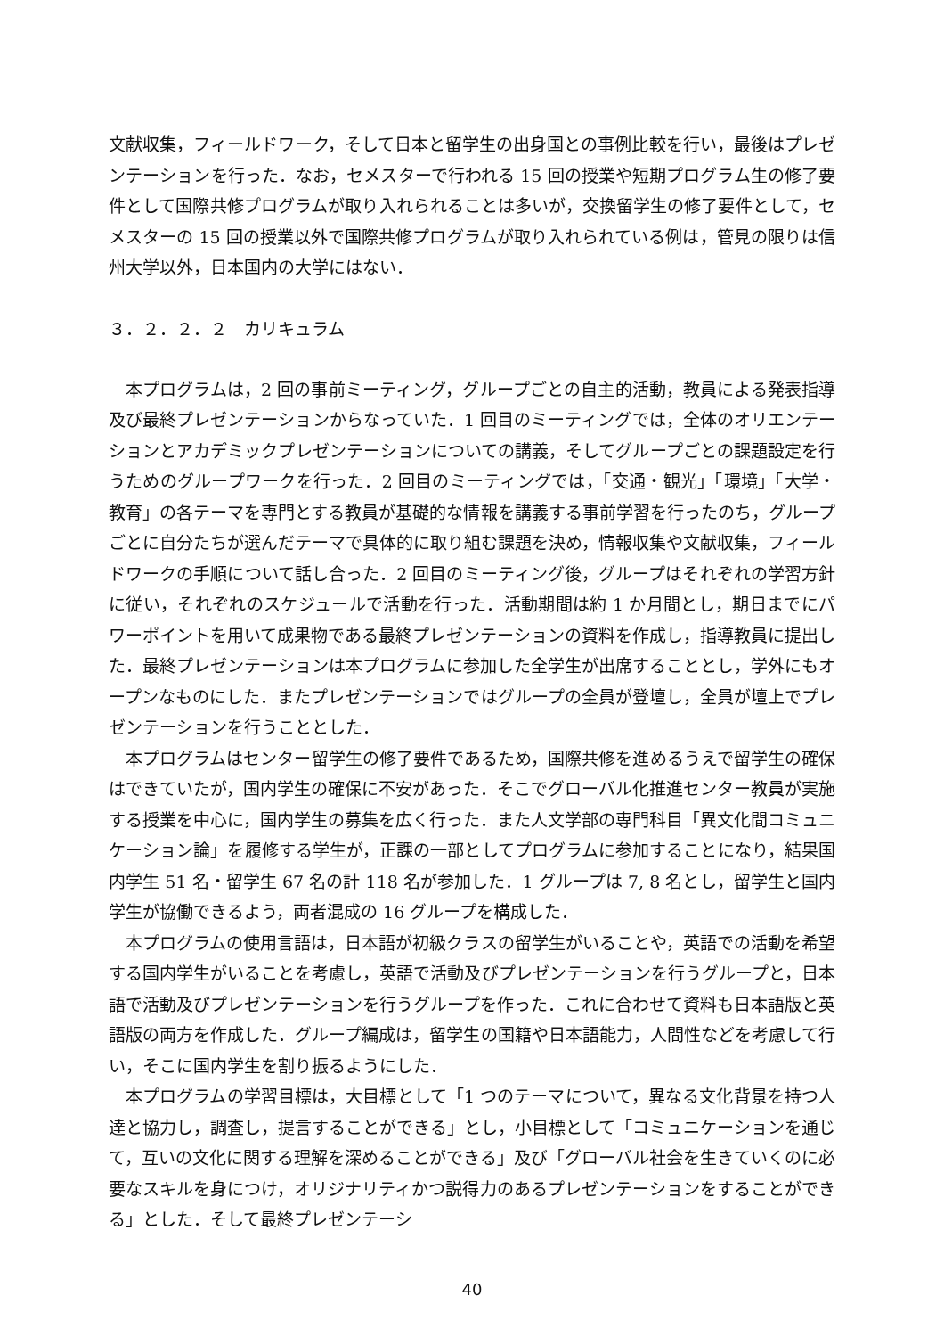文献収集，フィールドワーク，そして日本と留学生の出身国との事例比較を行い，最後はプレゼンテーションを行った．なお，セメスターで行われる 15 回の授業や短期プログラム生の修了要件として国際共修プログラムが取り入れられることは多いが，交換留学生の修了要件として，セメスターの 15 回の授業以外で国際共修プログラムが取り入れられている例は，管見の限りは信州大学以外，日本国内の大学にはない．
３．２．２．２　カリキュラム
本プログラムは，2 回の事前ミーティング，グループごとの自主的活動，教員による発表指導及び最終プレゼンテーションからなっていた．1 回目のミーティングでは，全体のオリエンテーションとアカデミックプレゼンテーションについての講義，そしてグループごとの課題設定を行うためのグループワークを行った．2 回目のミーティングでは，「交通・観光」「環境」「大学・教育」の各テーマを専門とする教員が基礎的な情報を講義する事前学習を行ったのち，グループごとに自分たちが選んだテーマで具体的に取り組む課題を決め，情報収集や文献収集，フィールドワークの手順について話し合った．2 回目のミーティング後，グループはそれぞれの学習方針に従い，それぞれのスケジュールで活動を行った．活動期間は約 1 か月間とし，期日までにパワーポイントを用いて成果物である最終プレゼンテーションの資料を作成し，指導教員に提出した．最終プレゼンテーションは本プログラムに参加した全学生が出席することとし，学外にもオープンなものにした．またプレゼンテーションではグループの全員が登壇し，全員が壇上でプレゼンテーションを行うこととした．
本プログラムはセンター留学生の修了要件であるため，国際共修を進めるうえで留学生の確保はできていたが，国内学生の確保に不安があった．そこでグローバル化推進センター教員が実施する授業を中心に，国内学生の募集を広く行った．また人文学部の専門科目「異文化間コミュニケーション論」を履修する学生が，正課の一部としてプログラムに参加することになり，結果国内学生 51 名・留学生 67 名の計 118 名が参加した．1 グループは 7, 8 名とし，留学生と国内学生が協働できるよう，両者混成の 16 グループを構成した．
本プログラムの使用言語は，日本語が初級クラスの留学生がいることや，英語での活動を希望する国内学生がいることを考慮し，英語で活動及びプレゼンテーションを行うグループと，日本語で活動及びプレゼンテーションを行うグループを作った．これに合わせて資料も日本語版と英語版の両方を作成した．グループ編成は，留学生の国籍や日本語能力，人間性などを考慮して行い，そこに国内学生を割り振るようにした．
本プログラムの学習目標は，大目標として「1 つのテーマについて，異なる文化背景を持つ人達と協力し，調査し，提言することができる」とし，小目標として「コミュニケーションを通じて，互いの文化に関する理解を深めることができる」及び「グローバル社会を生きていくのに必要なスキルを身につけ，オリジナリティかつ説得力のあるプレゼンテーションをすることができる」とした．そして最終プレゼンテーシ
40